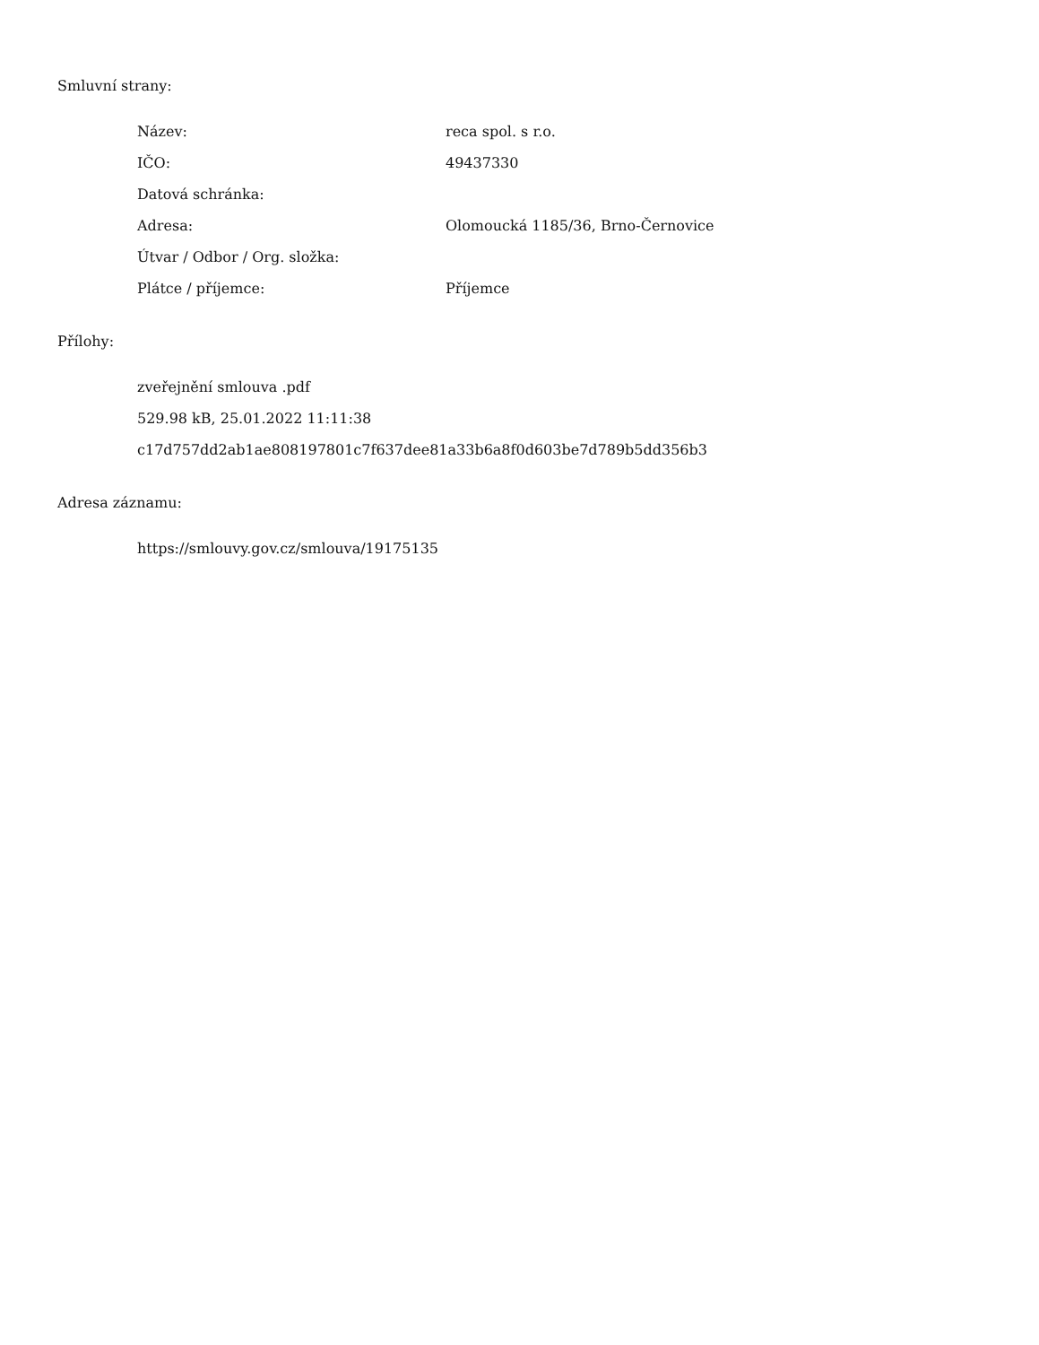Smluvní strany:
| Název: | reca spol. s r.o. |
| IČO: | 49437330 |
| Datová schránka: | |
| Adresa: | Olomoucká 1185/36, Brno-Černovice |
| Útvar / Odbor / Org. složka: | |
| Plátce / příjemce: | Příjemce |
Přílohy:
zveřejnění smlouva .pdf
529.98 kB, 25.01.2022 11:11:38
c17d757dd2ab1ae808197801c7f637dee81a33b6a8f0d603be7d789b5dd356b3
Adresa záznamu:
https://smlouvy.gov.cz/smlouva/19175135